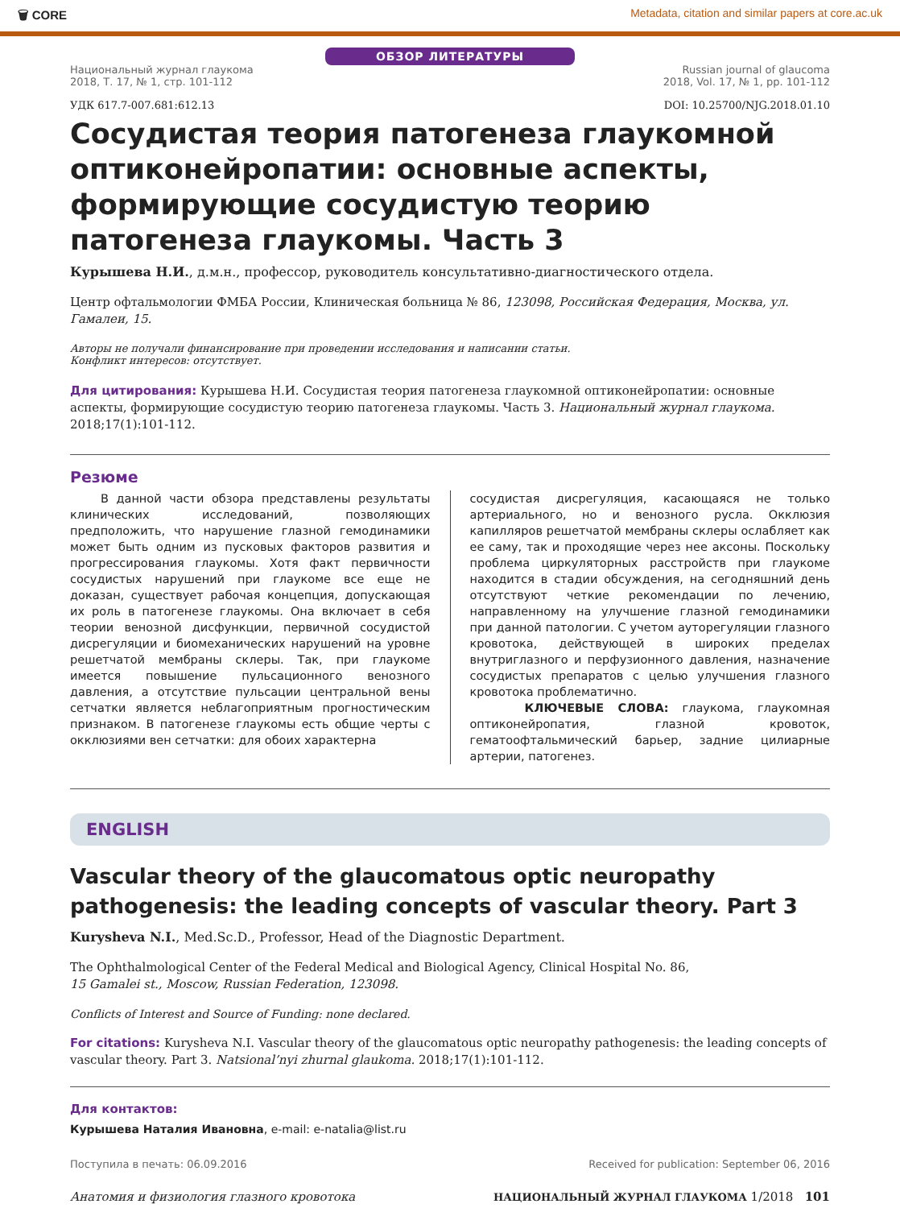🗑 CORE Metadata, citation and similar papers at core.ac.uk
ОБЗОР ЛИТЕРАТУРЫ
Национальный журнал глаукома
2018, Т. 17, № 1, стр. 101-112
Russian journal of glaucoma
2018, Vol. 17, № 1, pp. 101-112
УДК 617.7-007.681:612.13 DOI: 10.25700/NJG.2018.01.10
Сосудистая теория патогенеза глаукомной оптиконейропатии: основные аспекты, формирующие сосудистую теорию патогенеза глаукомы. Часть 3
Курышева Н.И., д.м.н., профессор, руководитель консультативно-диагностического отдела.
Центр офтальмологии ФМБА России, Клиническая больница № 86, 123098, Российская Федерация, Москва, ул. Гамалеи, 15.
Авторы не получали финансирование при проведении исследования и написании статьи.
Конфликт интересов: отсутствует.
Для цитирования: Курышева Н.И. Сосудистая теория патогенеза глаукомной оптиконейропатии: основные аспекты, формирующие сосудистую теорию патогенеза глаукомы. Часть 3. Национальный журнал глаукома. 2018;17(1):101-112.
Резюме
В данной части обзора представлены результаты клинических исследований, позволяющих предположить, что нарушение глазной гемодинамики может быть одним из пусковых факторов развития и прогрессирования глаукомы. Хотя факт первичности сосудистых нарушений при глаукоме все еще не доказан, существует рабочая концепция, допускающая их роль в патогенезе глаукомы. Она включает в себя теории венозной дисфункции, первичной сосудистой дисрегуляции и биомеханических нарушений на уровне решетчатой мембраны склеры. Так, при глаукоме имеется повышение пульсационного венозного давления, а отсутствие пульсации центральной вены сетчатки является неблагоприятным прогностическим признаком. В патогенезе глаукомы есть общие черты с окклюзиями вен сетчатки: для обоих характерна
сосудистая дисрегуляция, касающаяся не только артериального, но и венозного русла. Окклюзия капилляров решетчатой мембраны склеры ослабляет как ее саму, так и проходящие через нее аксоны. Поскольку проблема циркуляторных расстройств при глаукоме находится в стадии обсуждения, на сегодняшний день отсутствуют четкие рекомендации по лечению, направленному на улучшение глазной гемодинамики при данной патологии. С учетом ауторегуляции глазного кровотока, действующей в широких пределах внутриглазного и перфузионного давления, назначение сосудистых препаратов с целью улучшения глазного кровотока проблематично.
КЛЮЧЕВЫЕ СЛОВА: глаукома, глаукомная оптиконейропатия, глазной кровоток, гематоофтальмический барьер, задние цилиарные артерии, патогенез.
ENGLISH
Vascular theory of the glaucomatous optic neuropathy pathogenesis: the leading concepts of vascular theory. Part 3
Kurysheva N.I., Med.Sc.D., Professor, Head of the Diagnostic Department.
The Ophthalmological Center of the Federal Medical and Biological Agency, Clinical Hospital No. 86,
15 Gamalei st., Moscow, Russian Federation, 123098.
Conflicts of Interest and Source of Funding: none declared.
For citations: Kurysheva N.I. Vascular theory of the glaucomatous optic neuropathy pathogenesis: the leading concepts of vascular theory. Part 3. Natsional’nyi zhurnal glaukoma. 2018;17(1):101-112.
Для контактов:
Курышева Наталия Ивановна, e-mail: e-natalia@list.ru
Поступила в печать: 06.09.2016 Received for publication: September 06, 2016
Анатомия и физиология глазного кровотока НАЦИОНАЛЬНЫЙ ЖУРНАЛ ГЛАУКОМА 1/2018 101